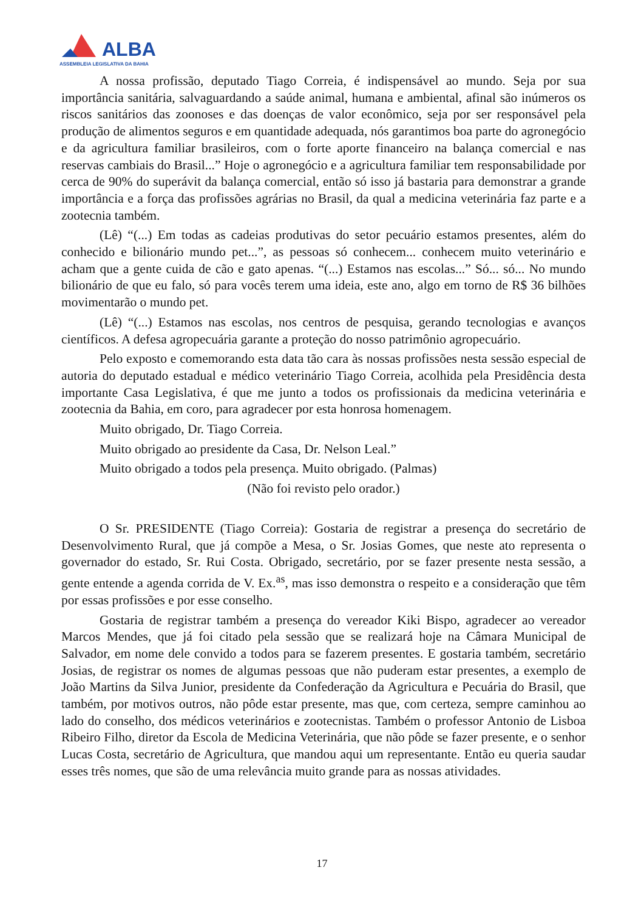ALBA
ASSEMBLEIA LEGISLATIVA DA BAHIA
A nossa profissão, deputado Tiago Correia, é indispensável ao mundo. Seja por sua importância sanitária, salvaguardando a saúde animal, humana e ambiental, afinal são inúmeros os riscos sanitários das zoonoses e das doenças de valor econômico, seja por ser responsável pela produção de alimentos seguros e em quantidade adequada, nós garantimos boa parte do agronegócio e da agricultura familiar brasileiros, com o forte aporte financeiro na balança comercial e nas reservas cambiais do Brasil...” Hoje o agronegócio e a agricultura familiar tem responsabilidade por cerca de 90% do superávit da balança comercial, então só isso já bastaria para demonstrar a grande importância e a força das profissões agrárias no Brasil, da qual a medicina veterinária faz parte e a zootecnia também.
(Lê) “(...) Em todas as cadeias produtivas do setor pecuário estamos presentes, além do conhecido e bilionário mundo pet...”, as pessoas só conhecem... conhecem muito veterinário e acham que a gente cuida de cão e gato apenas. “(...) Estamos nas escolas...” Só... só... No mundo bilionário de que eu falo, só para vocês terem uma ideia, este ano, algo em torno de R$ 36 bilhões movimentarão o mundo pet.
(Lê) “(...) Estamos nas escolas, nos centros de pesquisa, gerando tecnologias e avanços científicos. A defesa agropecuária garante a proteção do nosso patrimônio agropecuário.
Pelo exposto e comemorando esta data tão cara às nossas profissões nesta sessão especial de autoria do deputado estadual e médico veterinário Tiago Correia, acolhida pela Presidência desta importante Casa Legislativa, é que me junto a todos os profissionais da medicina veterinária e zootecnia da Bahia, em coro, para agradecer por esta honrosa homenagem.
Muito obrigado, Dr. Tiago Correia.
Muito obrigado ao presidente da Casa, Dr. Nelson Leal.”
Muito obrigado a todos pela presença. Muito obrigado. (Palmas)
(Não foi revisto pelo orador.)
O Sr. PRESIDENTE (Tiago Correia): Gostaria de registrar a presença do secretário de Desenvolvimento Rural, que já compõe a Mesa, o Sr. Josias Gomes, que neste ato representa o governador do estado, Sr. Rui Costa. Obrigado, secretário, por se fazer presente nesta sessão, a gente entende a agenda corrida de V. Ex.<sup>as</sup>, mas isso demonstra o respeito e a consideração que têm por essas profissões e por esse conselho.
Gostaria de registrar também a presença do vereador Kiki Bispo, agradecer ao vereador Marcos Mendes, que já foi citado pela sessão que se realizará hoje na Câmara Municipal de Salvador, em nome dele convido a todos para se fazerem presentes. E gostaria também, secretário Josias, de registrar os nomes de algumas pessoas que não puderam estar presentes, a exemplo de João Martins da Silva Junior, presidente da Confederação da Agricultura e Pecuária do Brasil, que também, por motivos outros, não pôde estar presente, mas que, com certeza, sempre caminhou ao lado do conselho, dos médicos veterinários e zootecnistas. Também o professor Antonio de Lisboa Ribeiro Filho, diretor da Escola de Medicina Veterinária, que não pôde se fazer presente, e o senhor Lucas Costa, secretário de Agricultura, que mandou aqui um representante. Então eu queria saudar esses três nomes, que são de uma relevância muito grande para as nossas atividades.
17